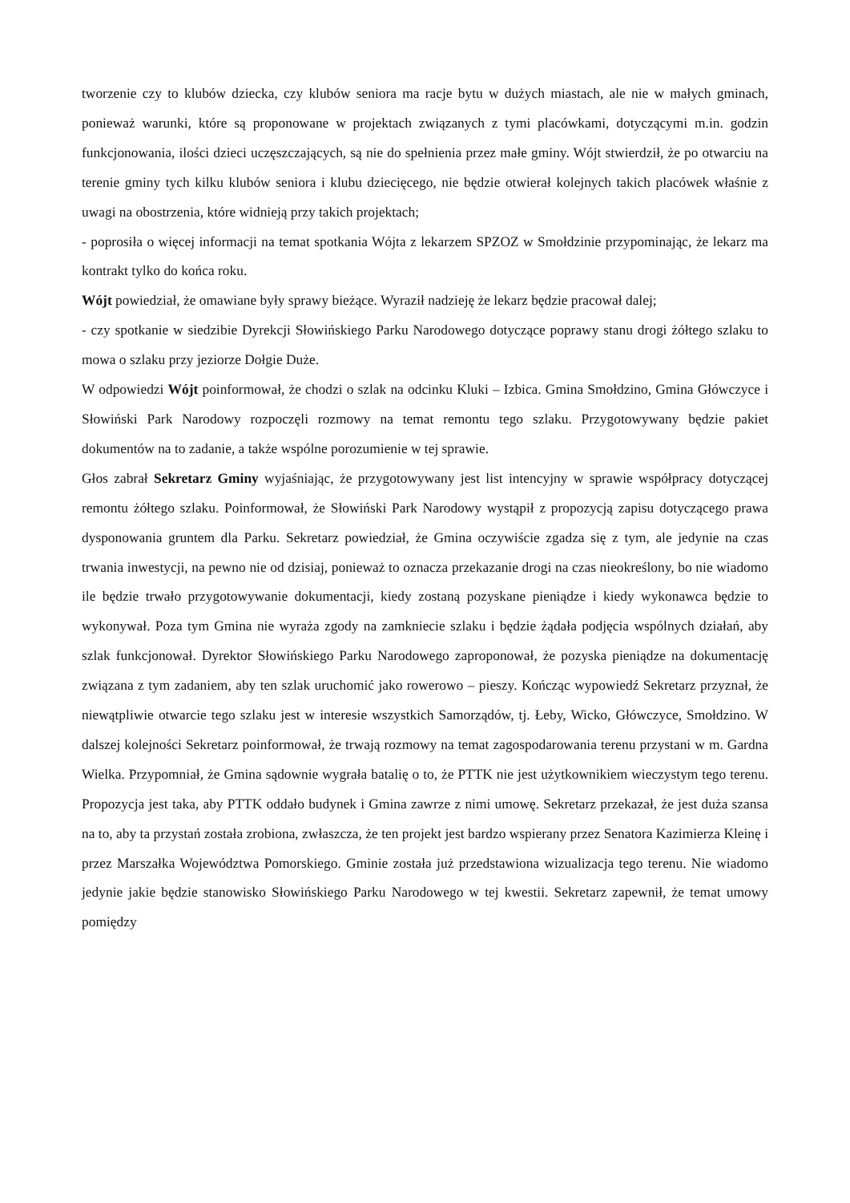tworzenie czy to klubów dziecka, czy klubów seniora ma racje bytu w dużych miastach, ale nie w małych gminach, ponieważ warunki, które są proponowane w projektach związanych z tymi placówkami, dotyczącymi m.in. godzin funkcjonowania, ilości dzieci uczęszczających, są nie do spełnienia przez małe gminy. Wójt stwierdził, że po otwarciu na terenie gminy tych kilku klubów seniora i klubu dziecięcego, nie będzie otwierał kolejnych takich placówek właśnie z uwagi na obostrzenia, które widnieją przy takich projektach;
- poprosiła o więcej informacji na temat spotkania Wójta z lekarzem SPZOZ w Smołdzinie przypominając, że lekarz ma kontrakt tylko do końca roku.
Wójt powiedział, że omawiane były sprawy bieżące. Wyraził nadzieję że lekarz będzie pracował dalej;
- czy spotkanie w siedzibie Dyrekcji Słowińskiego Parku Narodowego dotyczące poprawy stanu drogi żółtego szlaku to mowa o szlaku przy jeziorze Dołgie Duże.
W odpowiedzi Wójt poinformował, że chodzi o szlak na odcinku Kluki – Izbica. Gmina Smołdzino, Gmina Główczyce i Słowiński Park Narodowy rozpoczęli rozmowy na temat remontu tego szlaku. Przygotowywany będzie pakiet dokumentów na to zadanie, a także wspólne porozumienie w tej sprawie.
Głos zabrał Sekretarz Gminy wyjaśniając, że przygotowywany jest list intencyjny w sprawie współpracy dotyczącej remontu żółtego szlaku. Poinformował, że Słowiński Park Narodowy wystąpił z propozycją zapisu dotyczącego prawa dysponowania gruntem dla Parku. Sekretarz powiedział, że Gmina oczywiście zgadza się z tym, ale jedynie na czas trwania inwestycji, na pewno nie od dzisiaj, ponieważ to oznacza przekazanie drogi na czas nieokreślony, bo nie wiadomo ile będzie trwało przygotowywanie dokumentacji, kiedy zostaną pozyskane pieniądze i kiedy wykonawca będzie to wykonywał. Poza tym Gmina nie wyraża zgody na zamkniecie szlaku i będzie żądała podjęcia wspólnych działań, aby szlak funkcjonował. Dyrektor Słowińskiego Parku Narodowego zaproponował, że pozyska pieniądze na dokumentację związana z tym zadaniem, aby ten szlak uruchomić jako rowerowo – pieszy. Kończąc wypowiedź Sekretarz przyznał, że niewątpliwie otwarcie tego szlaku jest w interesie wszystkich Samorządów, tj. Łeby, Wicko, Główczyce, Smołdzino. W dalszej kolejności Sekretarz poinformował, że trwają rozmowy na temat zagospodarowania terenu przystani w m. Gardna Wielka. Przypomniał, że Gmina sądownie wygrała batalię o to, że PTTK nie jest użytkownikiem wieczystym tego terenu. Propozycja jest taka, aby PTTK oddało budynek i Gmina zawrze z nimi umowę. Sekretarz przekazał, że jest duża szansa na to, aby ta przystań została zrobiona, zwłaszcza, że ten projekt jest bardzo wspierany przez Senatora Kazimierza Kleinę i przez Marszałka Województwa Pomorskiego. Gminie została już przedstawiona wizualizacja tego terenu. Nie wiadomo jedynie jakie będzie stanowisko Słowińskiego Parku Narodowego w tej kwestii. Sekretarz zapewnił, że temat umowy pomiędzy